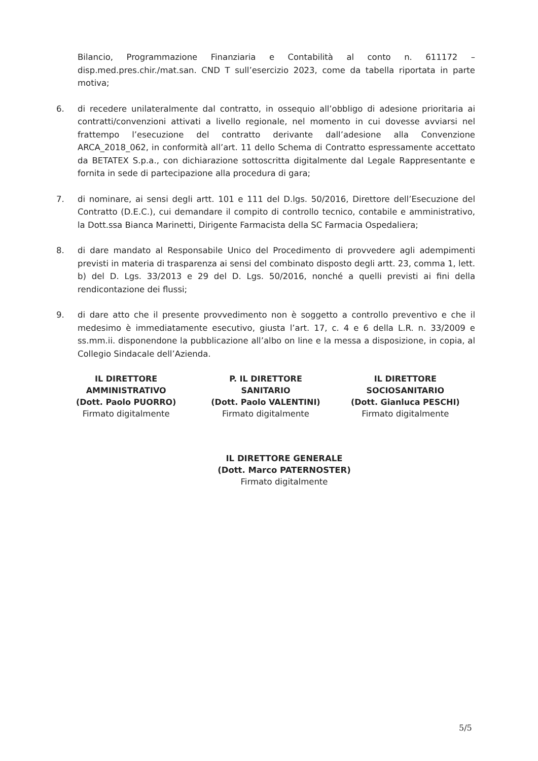Bilancio, Programmazione Finanziaria e Contabilità al conto n. 611172 – disp.med.pres.chir./mat.san. CND T sull’esercizio 2023, come da tabella riportata in parte motiva;
6. di recedere unilateralmente dal contratto, in ossequio all’obbligo di adesione prioritaria ai contratti/convenzioni attivati a livello regionale, nel momento in cui dovesse avviarsi nel frattempo l’esecuzione del contratto derivante dall’adesione alla Convenzione ARCA_2018_062, in conformità all’art. 11 dello Schema di Contratto espressamente accettato da BETATEX S.p.a., con dichiarazione sottoscritta digitalmente dal Legale Rappresentante e fornita in sede di partecipazione alla procedura di gara;
7. di nominare, ai sensi degli artt. 101 e 111 del D.lgs. 50/2016, Direttore dell’Esecuzione del Contratto (D.E.C.), cui demandare il compito di controllo tecnico, contabile e amministrativo, la Dott.ssa Bianca Marinetti, Dirigente Farmacista della SC Farmacia Ospedaliera;
8. di dare mandato al Responsabile Unico del Procedimento di provvedere agli adempimenti previsti in materia di trasparenza ai sensi del combinato disposto degli artt. 23, comma 1, lett. b) del D. Lgs. 33/2013 e 29 del D. Lgs. 50/2016, nonché a quelli previsti ai fini della rendicontazione dei flussi;
9. di dare atto che il presente provvedimento non è soggetto a controllo preventivo e che il medesimo è immediatamente esecutivo, giusta l’art. 17, c. 4 e 6 della L.R. n. 33/2009 e ss.mm.ii. disponendone la pubblicazione all’albo on line e la messa a disposizione, in copia, al Collegio Sindacale dell’Azienda.
IL DIRETTORE
AMMINISTRATIVO
(Dott. Paolo PUORRO)
Firmato digitalmente
P. IL DIRETTORE
SANITARIO
(Dott. Paolo VALENTINI)
Firmato digitalmente
IL DIRETTORE
SOCIOSANITARIO
(Dott. Gianluca PESCHI)
Firmato digitalmente
IL DIRETTORE GENERALE
(Dott. Marco PATERNOSTER)
Firmato digitalmente
5/5